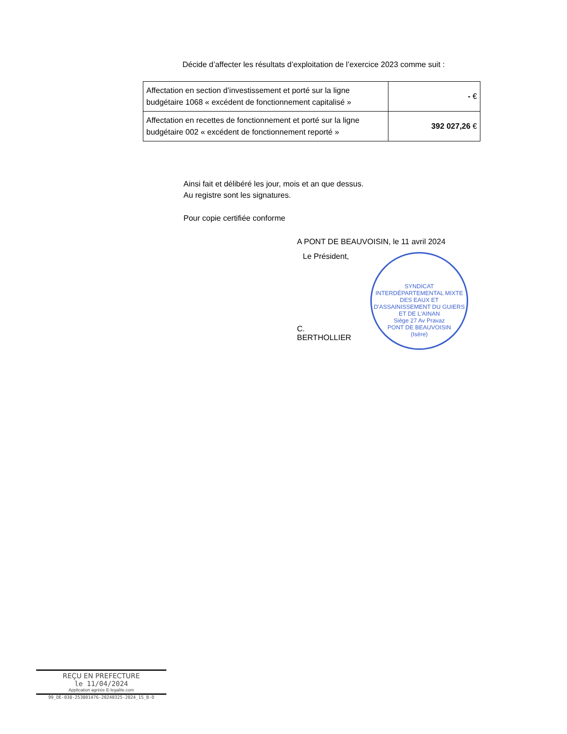Décide d’affecter les résultats d’exploitation de l’exercice 2023 comme suit :
| Affectation en section d’investissement et porté sur la ligne budgétaire 1068 « excédent de fonctionnement capitalisé » | - € |
| Affectation en recettes de fonctionnement et porté sur la ligne budgétaire 002 « excédent de fonctionnement reporté » | 392 027,26 € |
Ainsi fait et délibéré les jour, mois et an que dessus.
Au registre sont les signatures.
Pour copie certifiée conforme
A PONT DE BEAUVOISIN, le 11 avril 2024
Le Président,
C. BERTHOLLIER
SYNDICAT INTERDÉPARTEMENTAL MIXTE DES EAUX ET D'ASSAINISSEMENT DU GUIERS ET DE L'AINAN
Siège 27 Av Pravaz
PONT DE BEAUVOISIN
(Isère)
REÇU EN PREFECTURE
le 11/04/2024
Application agréée E-legalite.com
99_DE-038-253801476-20240325-2024_15_B-D